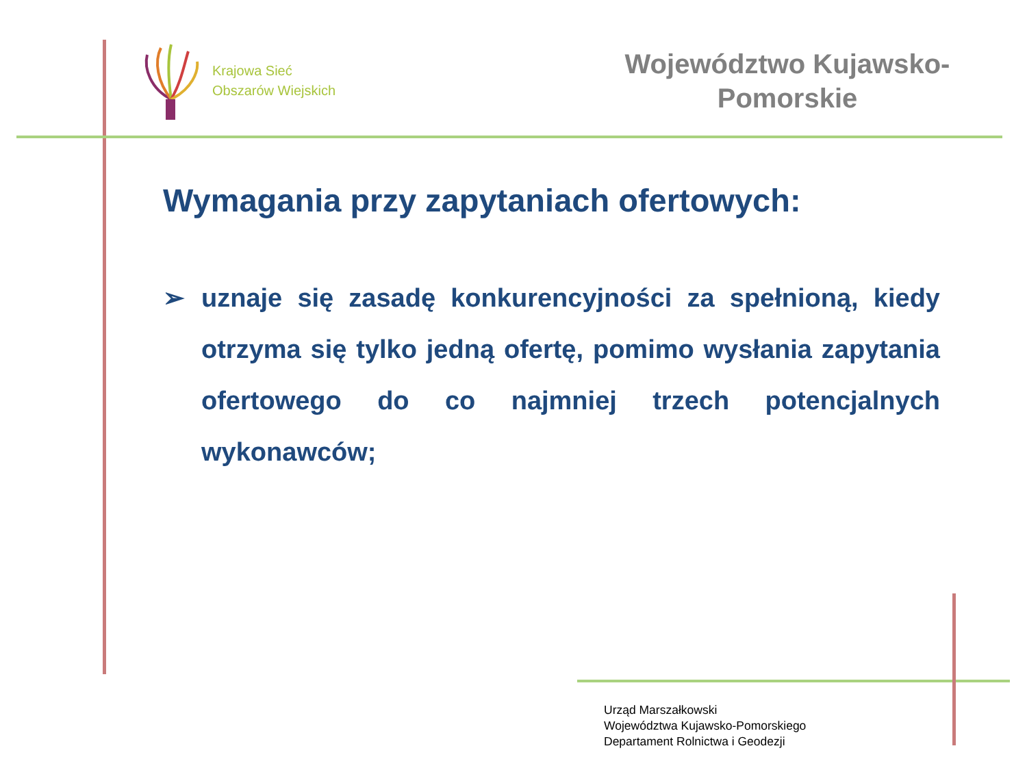Krajowa Sieć
Obszarów Wiejskich
Województwo Kujawsko-
Pomorskie
Wymagania przy zapytaniach ofertowych:
➢ uznaje się zasadę konkurencyjności za spełnioną, kiedy otrzyma się tylko jedną ofertę, pomimo wysłania zapytania ofertowego do co najmniej trzech potencjalnych wykonawców;
Urząd Marszałkowski
Województwa Kujawsko-Pomorskiego
Departament Rolnictwa i Geodezji